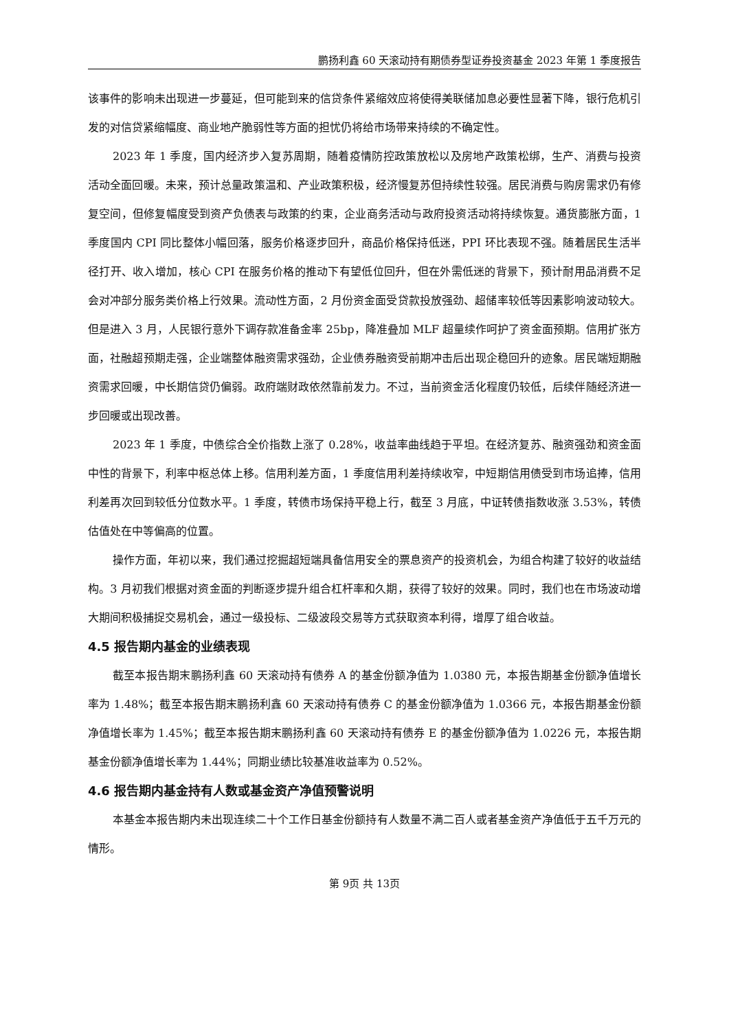鹏扬利鑫 60 天滚动持有期债券型证券投资基金 2023 年第 1 季度报告
该事件的影响未出现进一步蔓延，但可能到来的信贷条件紧缩效应将使得美联储加息必要性显著下降，银行危机引发的对信贷紧缩幅度、商业地产脆弱性等方面的担忧仍将给市场带来持续的不确定性。
2023 年 1 季度，国内经济步入复苏周期，随着疫情防控政策放松以及房地产政策松绑，生产、消费与投资活动全面回暖。未来，预计总量政策温和、产业政策积极，经济慢复苏但持续性较强。居民消费与购房需求仍有修复空间，但修复幅度受到资产负债表与政策的约束，企业商务活动与政府投资活动将持续恢复。通货膨胀方面，1 季度国内 CPI 同比整体小幅回落，服务价格逐步回升，商品价格保持低迷，PPI 环比表现不强。随着居民生活半径打开、收入增加，核心 CPI 在服务价格的推动下有望低位回升，但在外需低迷的背景下，预计耐用品消费不足会对冲部分服务类价格上行效果。流动性方面，2 月份资金面受贷款投放强劲、超储率较低等因素影响波动较大。但是进入 3 月，人民银行意外下调存款准备金率 25bp，降准叠加 MLF 超量续作呵护了资金面预期。信用扩张方面，社融超预期走强，企业端整体融资需求强劲，企业债券融资受前期冲击后出现企稳回升的迹象。居民端短期融资需求回暖，中长期信贷仍偏弱。政府端财政依然靠前发力。不过，当前资金活化程度仍较低，后续伴随经济进一步回暖或出现改善。
2023 年 1 季度，中债综合全价指数上涨了 0.28%，收益率曲线趋于平坦。在经济复苏、融资强劲和资金面中性的背景下，利率中枢总体上移。信用利差方面，1 季度信用利差持续收窄，中短期信用债受到市场追捧，信用利差再次回到较低分位数水平。1 季度，转债市场保持平稳上行，截至 3 月底，中证转债指数收涨 3.53%，转债估值处在中等偏高的位置。
操作方面，年初以来，我们通过挖掘超短端具备信用安全的票息资产的投资机会，为组合构建了较好的收益结构。3 月初我们根据对资金面的判断逐步提升组合杠杆率和久期，获得了较好的效果。同时，我们也在市场波动增大期间积极捕捉交易机会，通过一级投标、二级波段交易等方式获取资本利得，增厚了组合收益。
4.5 报告期内基金的业绩表现
截至本报告期末鹏扬利鑫 60 天滚动持有债券 A 的基金份额净值为 1.0380 元，本报告期基金份额净值增长率为 1.48%；截至本报告期末鹏扬利鑫 60 天滚动持有债券 C 的基金份额净值为 1.0366 元，本报告期基金份额净值增长率为 1.45%；截至本报告期末鹏扬利鑫 60 天滚动持有债券 E 的基金份额净值为 1.0226 元，本报告期基金份额净值增长率为 1.44%；同期业绩比较基准收益率为 0.52%。
4.6 报告期内基金持有人数或基金资产净值预警说明
本基金本报告期内未出现连续二十个工作日基金份额持有人数量不满二百人或者基金资产净值低于五千万元的情形。
第 9页 共 13页